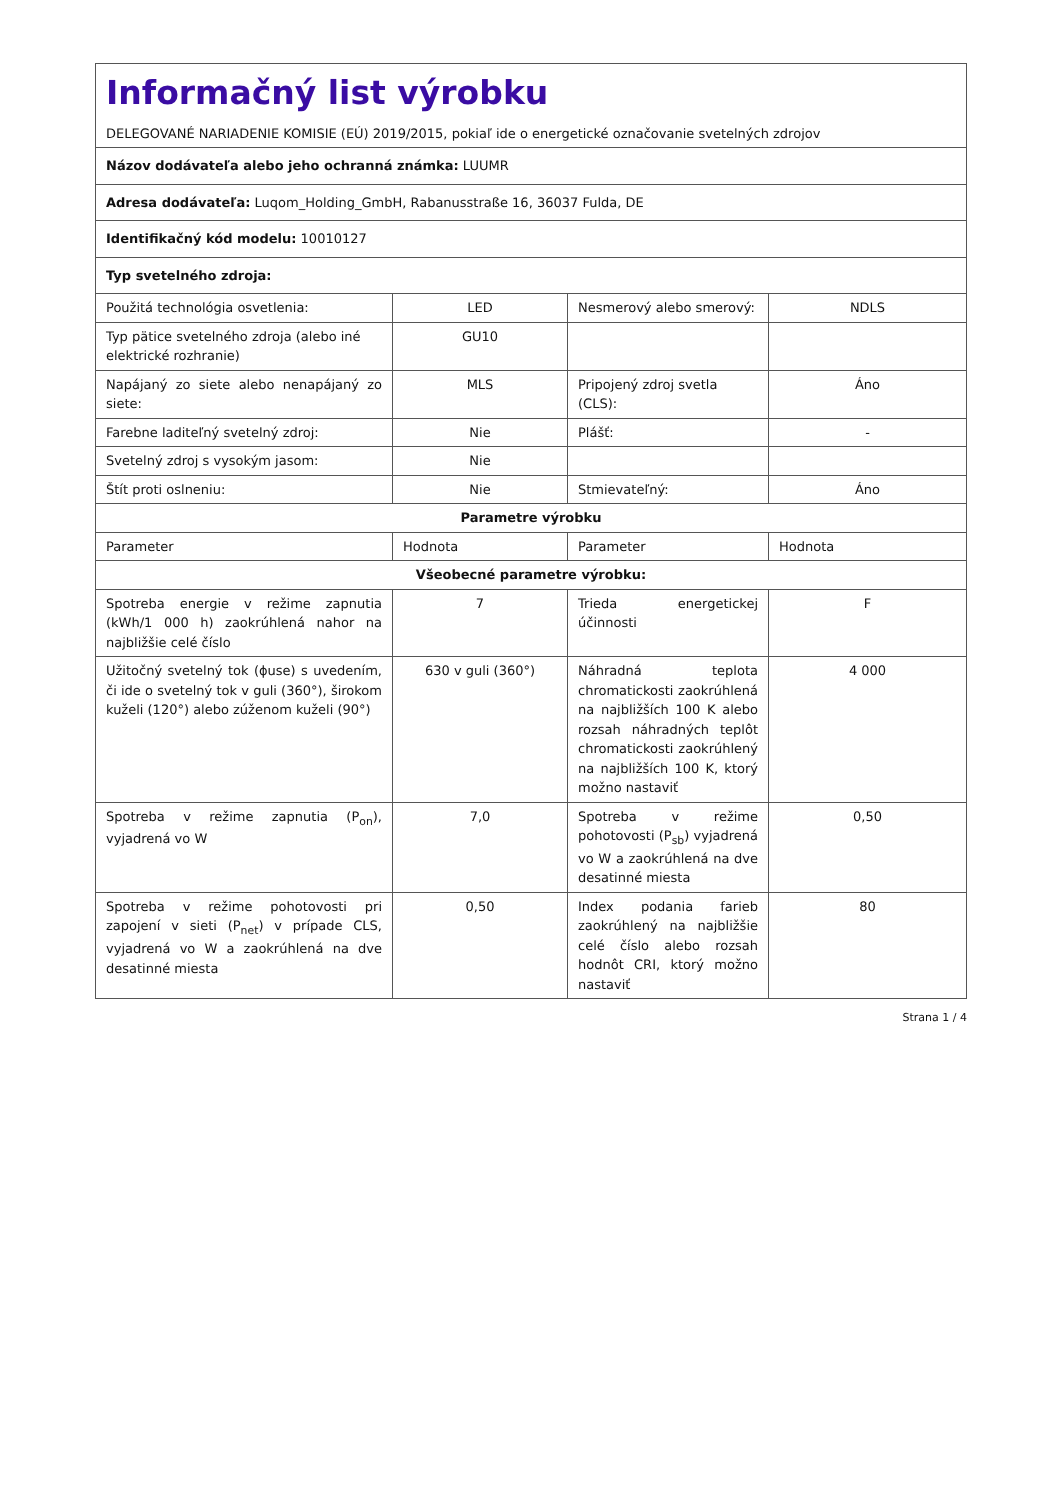| Informačný list výrobku DELEGOVANÉ NARIADENIE KOMISIE (EÚ) 2019/2015, pokiaľ ide o energetické označovanie svetelných zdrojov | | | |
| Názov dodávateľa alebo jeho ochranná známka: LUUMR | | | |
| Adresa dodávateľa: Luqom_Holding_GmbH, Rabanusstraße 16, 36037 Fulda, DE | | | |
| Identifikačný kód modelu: 10010127 | | | |
| Typ svetelného zdroja: | | | |
| Použitá technológia osvetlenia: | LED | Nesmerový alebo smerový: | NDLS |
| Typ pätice svetelného zdroja (alebo iné elektrické rozhranie) | GU10 | | |
| Napájaný zo siete alebo nenapájaný zo siete: | MLS | Pripojený zdroj svetla (CLS): | Áno |
| Farebne laditeľný svetelný zdroj: | Nie | Plášť: | - |
| Svetelný zdroj s vysokým jasom: | Nie | | |
| Štít proti oslneniu: | Nie | Stmievateľný: | Áno |
| Parametre výrobku | | | |
| Parameter | Hodnota | Parameter | Hodnota |
| Všeobecné parametre výrobku: | | | |
| Spotreba energie v režime zapnutia (kWh/1 000 h) zaokrúhlená nahor na najbližšie celé číslo | 7 | Trieda energetickej účinnosti | F |
| Užitočný svetelný tok (ϕuse) s uvedením, či ide o svetelný tok v guli (360°), širokom kuželi (120°) alebo zúženom kuželi (90°) | 630 v guli (360°) | Náhradná teplota chromatickosti zaokrúhlená na najbližších 100 K alebo rozsah náhradných teplôt chromatickosti zaokrúhlený na najbližších 100 K, ktorý možno nastaviť | 4 000 |
| Spotreba v režime zapnutia (P<sub>on</sub>), vyjadrená vo W | 7,0 | Spotreba v režime pohotovosti (P<sub>sb</sub>) vyjadrená vo W a zaokrúhlená na dve desatinné miesta | 0,50 |
| Spotreba v režime pohotovosti pri zapojení v sieti (P<sub>net</sub>) v prípade CLS, vyjadrená vo W a zaokrúhlená na dve desatinné miesta | 0,50 | Index podania farieb zaokrúhlený na najbližšie celé číslo alebo rozsah hodnôt CRI, ktorý možno nastaviť | 80 |
Strana 1 / 4